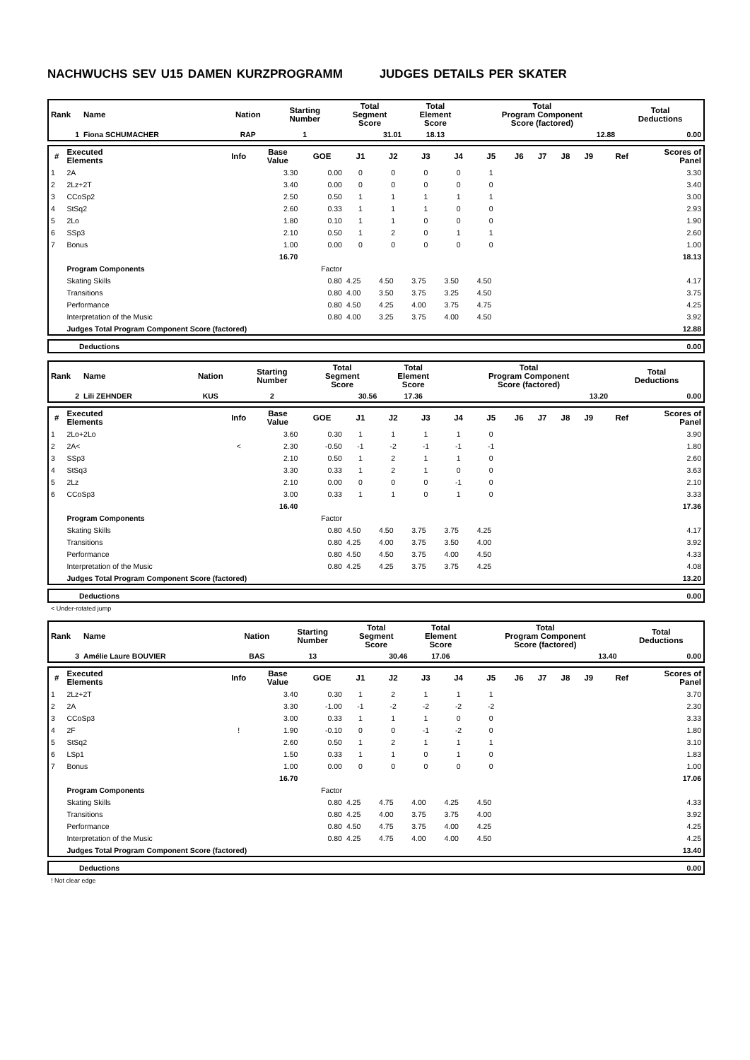NACHWUCHS SEV U15 DAMEN KURZPROGRAMM JUDGES DETAILS PER SKATER
| Rank | Name | Nation | Starting Number | Total Segment Score | Total Element Score | Total Program Component Score (factored) | Total Deductions |
| --- | --- | --- | --- | --- | --- | --- | --- |
| 1 | Fiona SCHUMACHER | RAP | 1 | 31.01 | 18.13 | 12.88 | 0.00 |
| # | Executed Elements | Info | Base Value | GOE | J1 | J2 | J3 | J4 | J5 | J6 | J7 | J8 | J9 | Ref | Scores of Panel |
| --- | --- | --- | --- | --- | --- | --- | --- | --- | --- | --- | --- | --- | --- | --- | --- |
| 1 | 2A | | 3.30 | 0.00 | 0 | 0 | 0 | 0 | 1 | | | | | | 3.30 |
| 2 | 2Lz+2T | | 3.40 | 0.00 | 0 | 0 | 0 | 0 | 0 | | | | | | 3.40 |
| 3 | CCoSp2 | | 2.50 | 0.50 | 1 | 1 | 1 | 1 | 1 | | | | | | 3.00 |
| 4 | StSq2 | | 2.60 | 0.33 | 1 | 1 | 1 | 0 | 0 | | | | | | 2.93 |
| 5 | 2Lo | | 1.80 | 0.10 | 1 | 1 | 0 | 0 | 0 | | | | | | 1.90 |
| 6 | SSp3 | | 2.10 | 0.50 | 1 | 2 | 0 | 1 | 1 | | | | | | 2.60 |
| 7 | Bonus | | 1.00 | 0.00 | 0 | 0 | 0 | 0 | 0 | | | | | | 1.00 |
| | | | 16.70 | | | | | | | | | | | | 18.13 |
| | Program Components | | | Factor | | | | | | | | | | | |
| | Skating Skills | | | 0.80 | 4.25 | 4.50 | 3.75 | 3.50 | 4.50 | | | | | | 4.17 |
| | Transitions | | | 0.80 | 4.00 | 3.50 | 3.75 | 3.25 | 4.50 | | | | | | 3.75 |
| | Performance | | | 0.80 | 4.50 | 4.25 | 4.00 | 3.75 | 4.75 | | | | | | 4.25 |
| | Interpretation of the Music | | | 0.80 | 4.00 | 3.25 | 3.75 | 4.00 | 4.50 | | | | | | 3.92 |
| | Judges Total Program Component Score (factored) | | | | | | | | | | | | | | 12.88 |
| | Deductions | 0.00 |
| Rank | Name | Nation | Starting Number | Total Segment Score | Total Element Score | Total Program Component Score (factored) | Total Deductions |
| --- | --- | --- | --- | --- | --- | --- | --- |
| 2 | Lili ZEHNDER | KUS | 2 | 30.56 | 17.36 | 13.20 | 0.00 |
| # | Executed Elements | Info | Base Value | GOE | J1 | J2 | J3 | J4 | J5 | J6 | J7 | J8 | J9 | Ref | Scores of Panel |
| --- | --- | --- | --- | --- | --- | --- | --- | --- | --- | --- | --- | --- | --- | --- | --- |
| 1 | 2Lo+2Lo | | 3.60 | 0.30 | 1 | 1 | 1 | 1 | 0 | | | | | | 3.90 |
| 2 | 2A< | < | 2.30 | -0.50 | -1 | -2 | -1 | -1 | -1 | | | | | | 1.80 |
| 3 | SSp3 | | 2.10 | 0.50 | 1 | 2 | 1 | 1 | 0 | | | | | | 2.60 |
| 4 | StSq3 | | 3.30 | 0.33 | 1 | 2 | 1 | 0 | 0 | | | | | | 3.63 |
| 5 | 2Lz | | 2.10 | 0.00 | 0 | 0 | 0 | -1 | 0 | | | | | | 2.10 |
| 6 | CCoSp3 | | 3.00 | 0.33 | 1 | 1 | 0 | 1 | 0 | | | | | | 3.33 |
| | | | 16.40 | | | | | | | | | | | | 17.36 |
| | Program Components | | | Factor | | | | | | | | | | | |
| | Skating Skills | | | 0.80 | 4.50 | 4.50 | 3.75 | 3.75 | 4.25 | | | | | | 4.17 |
| | Transitions | | | 0.80 | 4.25 | 4.00 | 3.75 | 3.50 | 4.00 | | | | | | 3.92 |
| | Performance | | | 0.80 | 4.50 | 4.50 | 3.75 | 4.00 | 4.50 | | | | | | 4.33 |
| | Interpretation of the Music | | | 0.80 | 4.25 | 4.25 | 3.75 | 3.75 | 4.25 | | | | | | 4.08 |
| | Judges Total Program Component Score (factored) | | | | | | | | | | | | | | 13.20 |
| | Deductions | 0.00 |
< Under-rotated jump
| Rank | Name | Nation | Starting Number | Total Segment Score | Total Element Score | Total Program Component Score (factored) | Total Deductions |
| --- | --- | --- | --- | --- | --- | --- | --- |
| 3 | Amélie Laure BOUVIER | BAS | 13 | 30.46 | 17.06 | 13.40 | 0.00 |
| # | Executed Elements | Info | Base Value | GOE | J1 | J2 | J3 | J4 | J5 | J6 | J7 | J8 | J9 | Ref | Scores of Panel |
| --- | --- | --- | --- | --- | --- | --- | --- | --- | --- | --- | --- | --- | --- | --- | --- |
| 1 | 2Lz+2T | | 3.40 | 0.30 | 1 | 2 | 1 | 1 | 1 | | | | | | 3.70 |
| 2 | 2A | | 3.30 | -1.00 | -1 | -2 | -2 | -2 | -2 | | | | | | 2.30 |
| 3 | CCoSp3 | | 3.00 | 0.33 | 1 | 1 | 1 | 0 | 0 | | | | | | 3.33 |
| 4 | 2F | ! | 1.90 | -0.10 | 0 | 0 | -1 | -2 | 0 | | | | | | 1.80 |
| 5 | StSq2 | | 2.60 | 0.50 | 1 | 2 | 1 | 1 | 1 | | | | | | 3.10 |
| 6 | LSp1 | | 1.50 | 0.33 | 1 | 1 | 0 | 1 | 0 | | | | | | 1.83 |
| 7 | Bonus | | 1.00 | 0.00 | 0 | 0 | 0 | 0 | 0 | | | | | | 1.00 |
| | | | 16.70 | | | | | | | | | | | | 17.06 |
| | Program Components | | | Factor | | | | | | | | | | | |
| | Skating Skills | | | 0.80 | 4.25 | 4.75 | 4.00 | 4.25 | 4.50 | | | | | | 4.33 |
| | Transitions | | | 0.80 | 4.25 | 4.00 | 3.75 | 3.75 | 4.00 | | | | | | 3.92 |
| | Performance | | | 0.80 | 4.50 | 4.75 | 3.75 | 4.00 | 4.25 | | | | | | 4.25 |
| | Interpretation of the Music | | | 0.80 | 4.25 | 4.75 | 4.00 | 4.00 | 4.50 | | | | | | 4.25 |
| | Judges Total Program Component Score (factored) | | | | | | | | | | | | | | 13.40 |
| | Deductions | 0.00 |
! Not clear edge